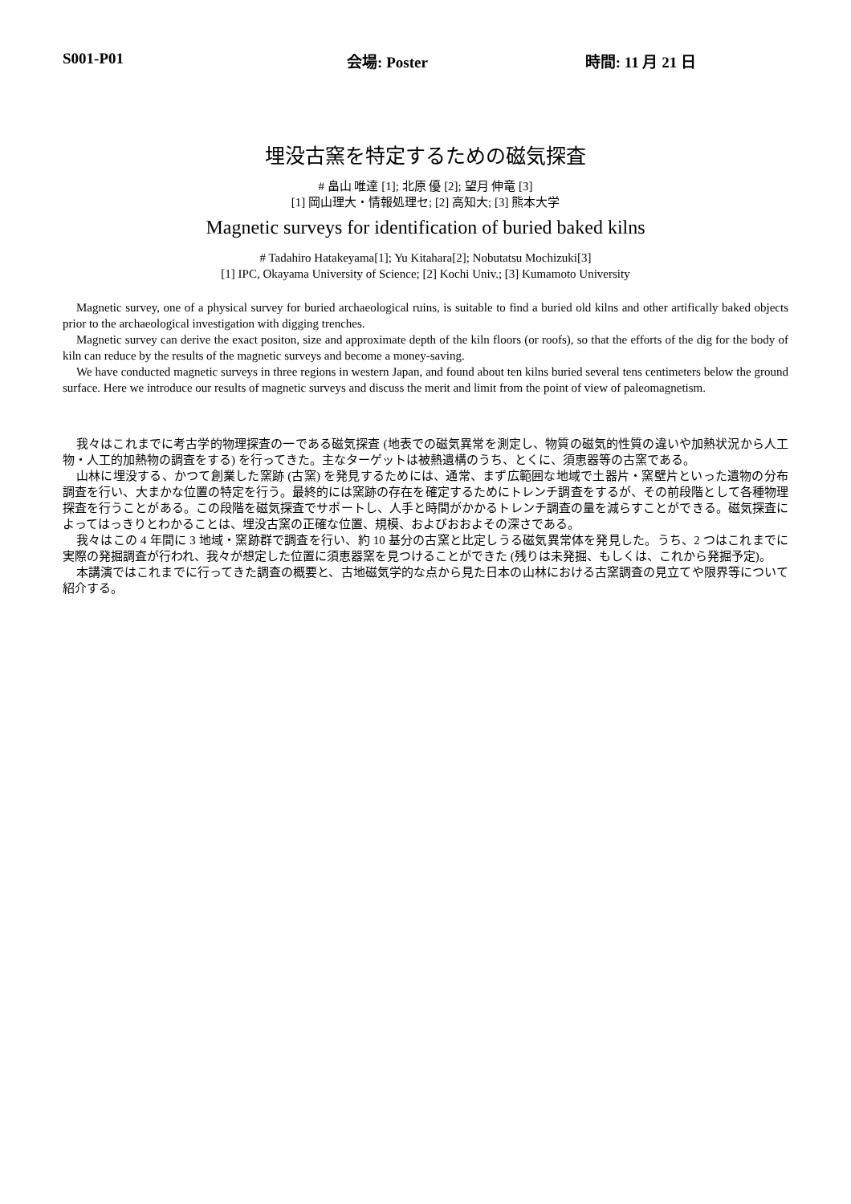S001-P01 会場: Poster 時間: 11 月 21 日
埋没古窯を特定するための磁気探査
# 畠山 唯達 [1]; 北原 優 [2]; 望月 伸竜 [3]
[1] 岡山理大・情報処理セ; [2] 高知大; [3] 熊本大学
Magnetic surveys for identification of buried baked kilns
# Tadahiro Hatakeyama[1]; Yu Kitahara[2]; Nobutatsu Mochizuki[3]
[1] IPC, Okayama University of Science; [2] Kochi Univ.; [3] Kumamoto University
Magnetic survey, one of a physical survey for buried archaeological ruins, is suitable to find a buried old kilns and other artifically baked objects prior to the archaeological investigation with digging trenches.
Magnetic survey can derive the exact positon, size and approximate depth of the kiln floors (or roofs), so that the efforts of the dig for the body of kiln can reduce by the results of the magnetic surveys and become a money-saving.
We have conducted magnetic surveys in three regions in western Japan, and found about ten kilns buried several tens centimeters below the ground surface. Here we introduce our results of magnetic surveys and discuss the merit and limit from the point of view of paleomagnetism.
我々はこれまでに考古学的物理探査の一である磁気探査 (地表での磁気異常を測定し、物質の磁気的性質の違いや加熱状況から人工物・人工的加熱物の調査をする) を行ってきた。主なターゲットは被熱遺構のうち、とくに、須恵器等の古窯である。
山林に埋没する、かつて創業した窯跡 (古窯) を発見するためには、通常、まず広範囲な地域で土器片・窯壁片といった遺物の分布調査を行い、大まかな位置の特定を行う。最終的には窯跡の存在を確定するためにトレンチ調査をするが、その前段階として各種物理探査を行うことがある。この段階を磁気探査でサポートし、人手と時間がかかるトレンチ調査の量を減らすことができる。磁気探査によってはっきりとわかることは、埋没古窯の正確な位置、規模、およびおおよその深さである。
我々はこの 4 年間に 3 地域・窯跡群で調査を行い、約 10 基分の古窯と比定しうる磁気異常体を発見した。うち、2 つはこれまでに実際の発掘調査が行われ、我々が想定した位置に須恵器窯を見つけることができた (残りは未発掘、もしくは、これから発掘予定)。
本講演ではこれまでに行ってきた調査の概要と、古地磁気学的な点から見た日本の山林における古窯調査の見立てや限界等について紹介する。